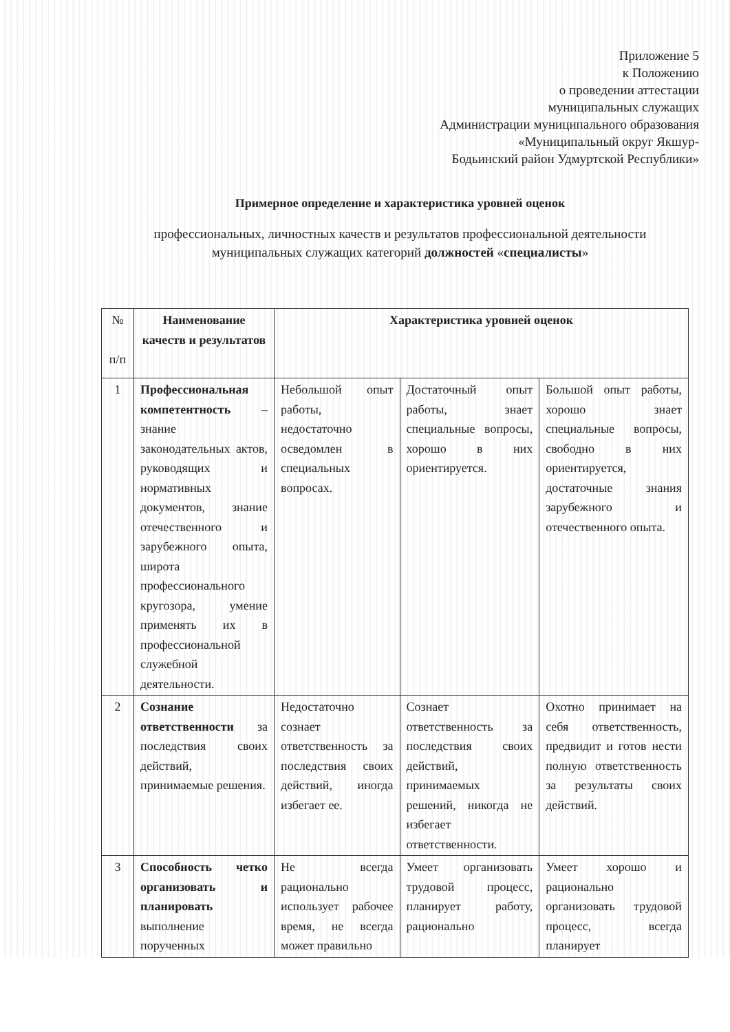Приложение 5
к Положению
о проведении аттестации
муниципальных служащих
Администрации муниципального образования
«Муниципальный округ Якшур-
Бодьинский район Удмуртской Республики»
Примерное определение и характеристика уровней оценок
профессиональных, личностных качеств и результатов профессиональной деятельности
муниципальных служащих категорий должностей «специалисты»
| № п/п | Наименование качеств и результатов | Характеристика уровней оценок | | |
| --- | --- | --- | --- | --- |
| 1 | Профессиональная компетентность – знание законодательных актов, руководящих и нормативных документов, знание отечественного и зарубежного опыта, широта профессионального кругозора, умение применять их в профессиональной служебной деятельности. | Небольшой опыт работы, недостаточно осведомлен в специальных вопросах. | Достаточный опыт работы, знает специальные вопросы, хорошо в них ориентируется. | Большой опыт работы, хорошо знает специальные вопросы, свободно в них ориентируется, достаточные знания зарубежного и отечественного опыта. |
| 2 | Сознание ответственности за последствия своих действий, принимаемые решения. | Недостаточно сознает ответственность за последствия своих действий, иногда избегает ее. | Сознает ответственность за последствия своих действий, принимаемых решений, никогда не избегает ответственности. | Охотно принимает на себя ответственность, предвидит и готов нести полную ответственность за результаты своих действий. |
| 3 | Способность четко организовать и планировать выполнение порученных | Не всегда рационально использует рабочее время, не всегда может правильно | Умеет организовать трудовой процесс, планирует работу, рационально | Умеет хорошо и рационально организовать трудовой процесс, всегда планирует |